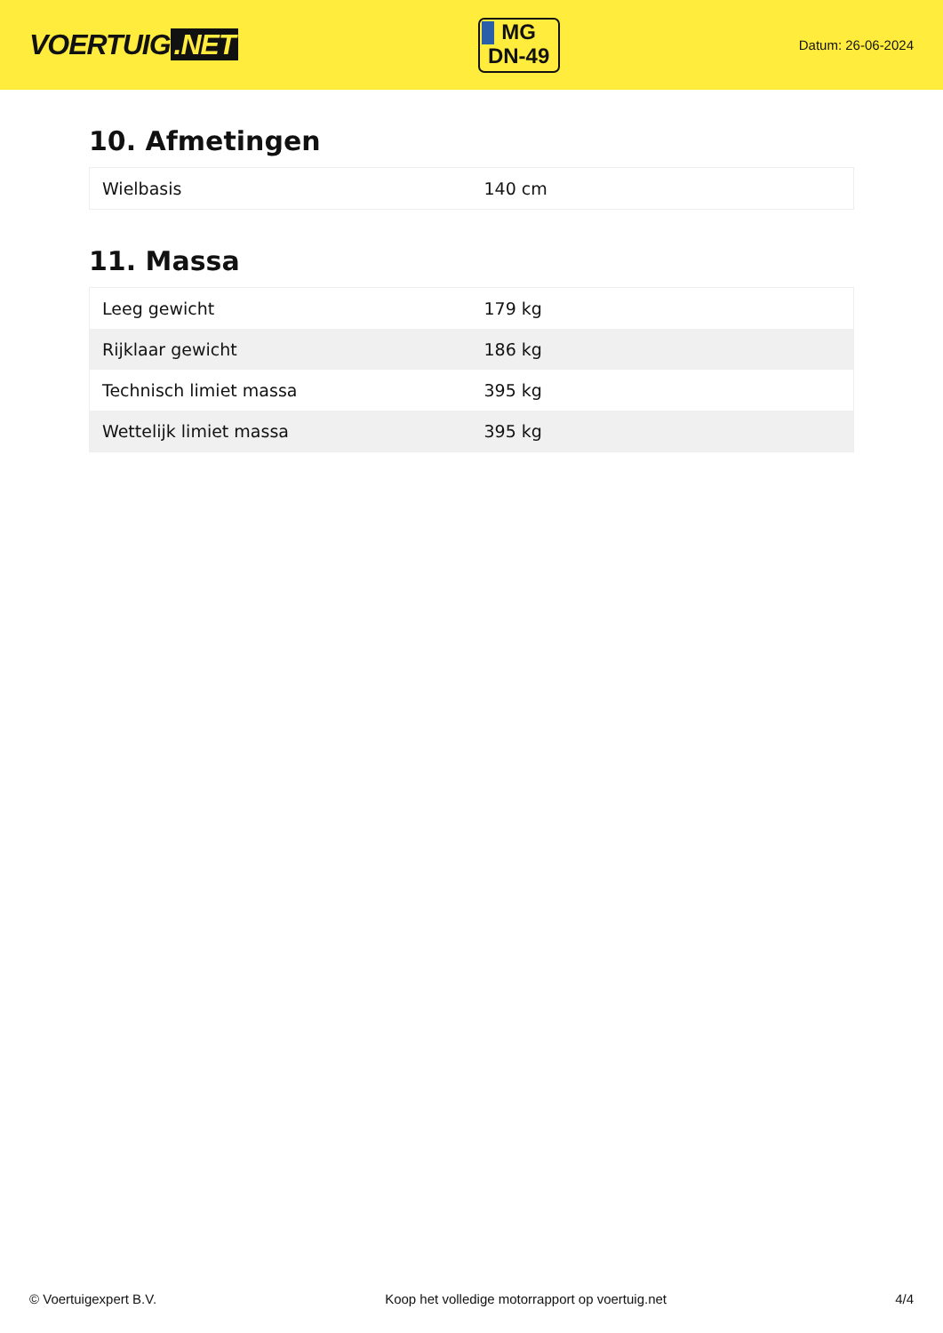VOERTUIG.NET
MG
DN-49
Datum: 26-06-2024
10. Afmetingen
| Wielbasis | 140 cm |
11. Massa
| Leeg gewicht | 179 kg |
| Rijklaar gewicht | 186 kg |
| Technisch limiet massa | 395 kg |
| Wettelijk limiet massa | 395 kg |
© Voertuigexpert B.V. Koop het volledige motorrapport op voertuig.net 4/4